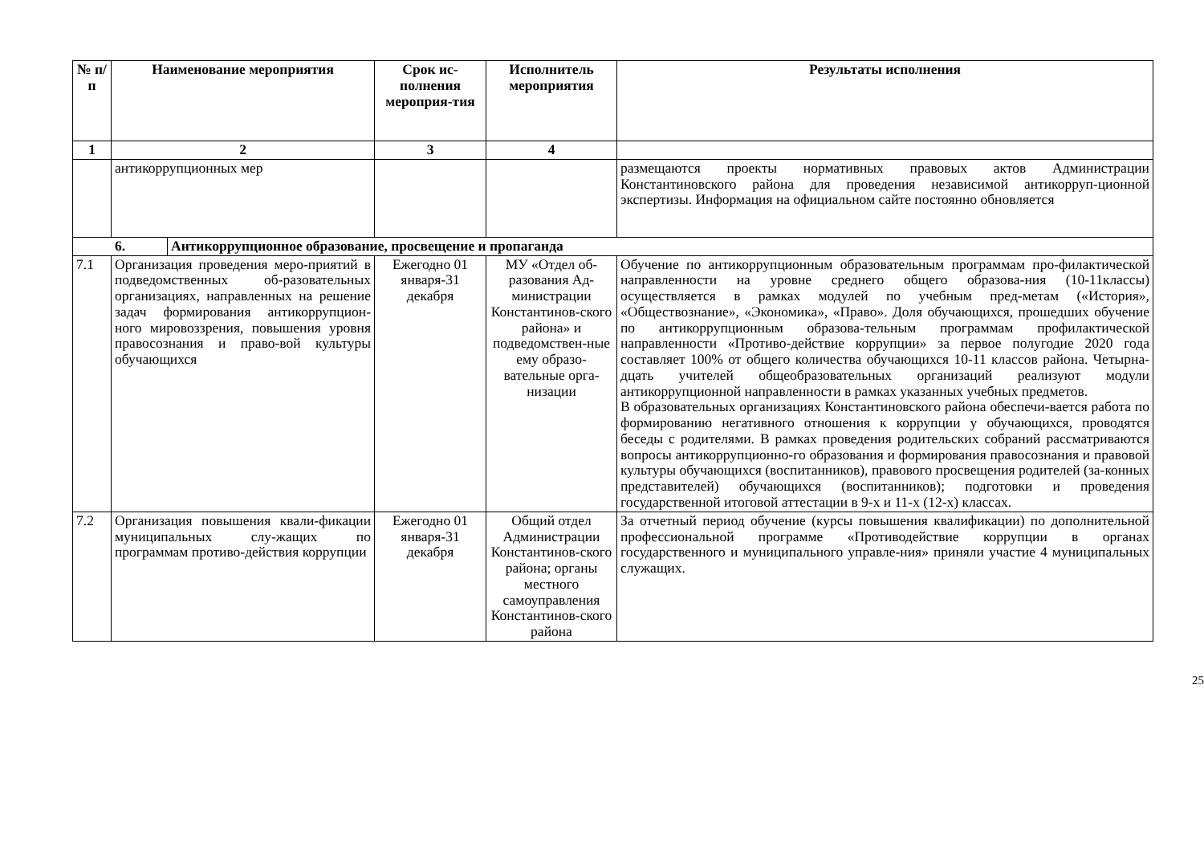| № п/ п | Наименование мероприятия | | Срок ис-полнения мероприя-тия | Исполнитель мероприятия | Результаты исполнения |
| --- | --- | --- | --- | --- | --- |
| 1 | 2 | | 3 | 4 | |
| | антикоррупционных мер | | | | размещаются проекты нормативных правовых актов Администрации Константиновского района для проведения независимой антикорруп-ционной экспертизы. Информация на официальном сайте постоянно обновляется |
| 6. | | Антикоррупционное образование, просвещение и пропаганда | | | |
| 7.1 | Организация проведения меро-приятий в подведомственных об-разовательных организациях, направленных на решение задач формирования антикоррупцион-ного мировоззрения, повышения уровня правосознания и право-вой культуры обучающихся | | Ежегодно 01 января-31 декабря | МУ «Отдел об-разования Ад-министрации Константинов-ского района» и подведомствен-ные ему образо-вательные орга-низации | Обучение по антикоррупционным образовательным программам про-филактической направленности на уровне среднего общего образова-ния (10-11классы) осуществляется в рамках модулей по учебным пред-метам («История», «Обществознание», «Экономика», «Право». Доля обучающихся, прошедших обучение по антикоррупционным образова-тельным программам профилактической направленности «Противо-действие коррупции» за первое полугодие 2020 года составляет 100% от общего количества обучающихся 10-11 классов района. Четырна-дцать учителей общеобразовательных организаций реализуют модули антикоррупционной направленности в рамках указанных учебных предметов. В образовательных организациях Константиновского района обеспечи-вается работа по формированию негативного отношения к коррупции у обучающихся, проводятся беседы с родителями. В рамках проведения родительских собраний рассматриваются вопросы антикоррупционно-го образования и формирования правосознания и правовой культуры обучающихся (воспитанников), правового просвещения родителей (за-конных представителей) обучающихся (воспитанников); подготовки и проведения государственной итоговой аттестации в 9-х и 11-х (12-х) классах. |
| 7.2 | Организация повышения квали-фикации муниципальных слу-жащих по программам противо-действия коррупции | | Ежегодно 01 января-31 декабря | Общий отдел Администрации Константинов-ского района; органы местного самоуправления Константинов-ского района | За отчетный период обучение (курсы повышения квалификации) по дополнительной профессиональной программе «Противодействие коррупции в органах государственного и муниципального управле-ния» приняли участие 4 муниципальных служащих. |
25